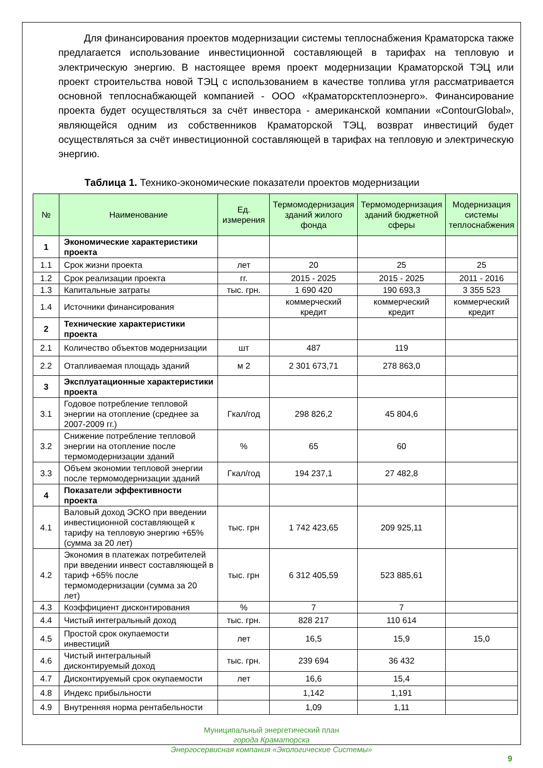Для финансирования проектов модернизации системы теплоснабжения Краматорска также предлагается использование инвестиционной составляющей в тарифах на тепловую и электрическую энергию. В настоящее время проект модернизации Краматорской ТЭЦ или проект строительства новой ТЭЦ с использованием в качестве топлива угля рассматривается основной теплоснабжающей компанией - ООО «Краматорсктеплоэнерго». Финансирование проекта будет осуществляться за счёт инвестора - американской компании «ContourGlobal», являющейся одним из собственников Краматорской ТЭЦ, возврат инвестиций будет осуществляться за счёт инвестиционной составляющей в тарифах на тепловую и электрическую энергию.
Таблица 1. Технико-экономические показатели проектов модернизации
| № | Наименование | Ед. измерения | Термомодернизация зданий жилого фонда | Термомодернизация зданий бюджетной сферы | Модернизация системы теплоснабжения |
| --- | --- | --- | --- | --- | --- |
| 1 | Экономические характеристики проекта | | | | |
| 1.1 | Срок жизни проекта | лет | 20 | 25 | 25 |
| 1.2 | Срок реализации проекта | гг. | 2015 - 2025 | 2015 - 2025 | 2011 - 2016 |
| 1.3 | Капитальные затраты | тыс. грн. | 1 690 420 | 190 693,3 | 3 355 523 |
| 1.4 | Источники финансирования | | коммерческий кредит | коммерческий кредит | коммерческий кредит |
| 2 | Технические характеристики проекта | | | | |
| 2.1 | Количество объектов модернизации | шт | 487 | 119 | |
| 2.2 | Отапливаемая площадь зданий | м 2 | 2 301 673,71 | 278 863,0 | |
| 3 | Эксплуатационные характеристики проекта | | | | |
| 3.1 | Годовое потребление тепловой энергии на отопление (среднее за 2007-2009 гг.) | Гкал/год | 298 826,2 | 45 804,6 | |
| 3.2 | Снижение потребление тепловой энергии на отопление после термомодернизации зданий | % | 65 | 60 | |
| 3.3 | Объем экономии тепловой энергии после термомодернизации зданий | Гкал/год | 194 237,1 | 27 482,8 | |
| 4 | Показатели эффективности проекта | | | | |
| 4.1 | Валовый доход ЭСКО при введении инвестиционной составляющей к тарифу на тепловую энергию +65% (сумма за 20 лет) | тыс. грн | 1 742 423,65 | 209 925,11 | |
| 4.2 | Экономия в платежах потребителей при введении инвест составляющей в тариф +65% после термомодернизации (сумма за 20 лет) | тыс. грн | 6 312 405,59 | 523 885,61 | |
| 4.3 | Коэффициент дисконтирования | % | 7 | 7 | |
| 4.4 | Чистый интегральный доход | тыс. грн. | 828 217 | 110 614 | |
| 4.5 | Простой срок окупаемости инвестиций | лет | 16,5 | 15,9 | 15,0 |
| 4.6 | Чистый интегральный дисконтируемый доход | тыс. грн. | 239 694 | 36 432 | |
| 4.7 | Дисконтируемый срок окупаемости | лет | 16,6 | 15,4 | |
| 4.8 | Индекс прибыльности | | 1,142 | 1,191 | |
| 4.9 | Внутренняя норма рентабельности | | 1,09 | 1,11 | |
Муниципальный энергетический план
города Краматорска
Энергосервисная компания «Экологические Системы»
9